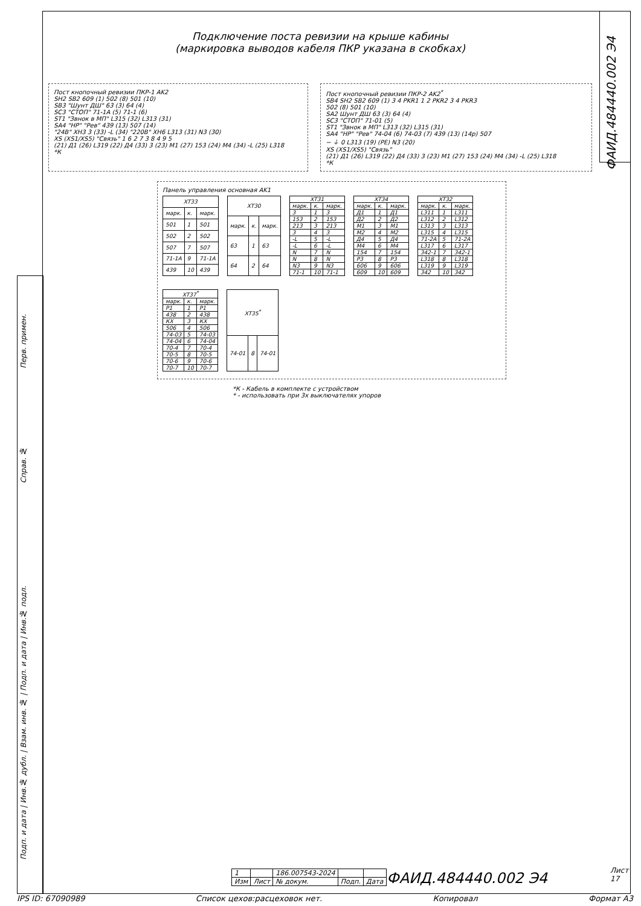Подключение поста ревизии на крыше кабины
(маркировка выводов кабеля ПКР указана в скобках)
Пост кнопочный ревизии ПКР-1 AK2
SH2 SB2 609 (1) 502 (8) 501 (10)
SB3 "Шунт ДШ" 63 (3) 64 (4)
SC3 "СТОП" 71-1А (5) 71-1 (6)
ST1 "Звнок в МП" L315 (32) L313 (31)
SA4 "НР" "Рев" 439 (13) 507 (14)
"24В" XH3 3 (33) -L (34) "220В" XH6 L313 (31) N3 (30)
XS (XS1/XS5) "Связь" 1 6 2 7 3 8 4 9 5
(21) Д1 (26) L319 (22) Д4 (33) 3 (23) М1 (27) 153 (24) М4 (34) -L (25) L318
*К
Пост кнопочный ревизии ПКР-2 AK2<sup>*</sup>
SB4 SH2 SB2 609 (1) 3 4 PKR1 1 2 PKR2 3 4 PKR3
502 (8) 501 (10)
SA2 Шунт ДШ 63 (3) 64 (4)
SC3 "СТОП" 71-01 (5)
ST1 "Звнок в МП" L313 (32) L315 (31)
SA4 "НР" "Рев" 74-04 (6) 74-03 (7) 439 (13) (14р) 507
~ ⏚ 0 L313 (19) (PE) N3 (20)
XS (XS1/XS5) "Связь"
(21) Д1 (26) L319 (22) Д4 (33) 3 (23) М1 (27) 153 (24) М4 (34) -L (25) L318
*К
Панель управления основная AK1
| XT33 | | |
| --- | --- | --- |
| марк. | к. | марк. |
| 501 | 1 | 501 |
| 502 | 2 | 502 |
| 507 | 7 | 507 |
| 71-1А | 9 | 71-1А |
| 439 | 10 | 439 |
| XT30 | | |
| --- | --- | --- |
| марк. | к. | марк. |
| 63 | 1 | 63 |
| 64 | 2 | 64 |
| XT31 | | |
| --- | --- | --- |
| марк. | к. | марк. |
| 3 | 1 | 3 |
| 153 | 2 | 153 |
| 213 | 3 | 213 |
| 3 | 4 | 3 |
| -L | 5 | -L |
| -L | 6 | -L |
| N | 7 | N |
| N | 8 | N |
| N3 | 9 | N3 |
| 71-1 | 10 | 71-1 |
| XT34 | | |
| --- | --- | --- |
| марк. | к. | марк. |
| Д1 | 1 | Д1 |
| Д2 | 2 | Д2 |
| М1 | 3 | М1 |
| М2 | 4 | М2 |
| Д4 | 5 | Д4 |
| М4 | 6 | М4 |
| 154 | 7 | 154 |
| Р3 | 8 | Р3 |
| 606 | 9 | 606 |
| 609 | 10 | 609 |
| XT32 | | |
| --- | --- | --- |
| марк. | к. | марк. |
| L311 | 1 | L311 |
| L312 | 2 | L312 |
| L313 | 3 | L313 |
| L315 | 4 | L315 |
| 71-2А | 5 | 71-2А |
| L317 | 6 | L317 |
| 342-1 | 7 | 342-1 |
| L318 | 8 | L318 |
| L319 | 9 | L319 |
| 342 | 10 | 342 |
| XT37<sup>*</sup> | | |
| --- | --- | --- |
| марк. | к. | марк. |
| Р1 | 1 | Р1 |
| 438 | 2 | 438 |
| КХ | 3 | КХ |
| 506 | 4 | 506 |
| 74-03 | 5 | 74-03 |
| 74-04 | 6 | 74-04 |
| 70-4 | 7 | 70-4 |
| 70-5 | 8 | 70-5 |
| 70-6 | 9 | 70-6 |
| 70-7 | 10 | 70-7 |
| XT35<sup>*</sup> | | |
| --- | --- | --- |
| 74-01 | 8 | 74-01 |
*К - Кабель в комплекте с устройством
* - использовать при 3х выключателях упоров
ФАИД.484440.002 Э4
Перв. примен.
Справ. №
Подп. и дата | Инв.№ дубл. | Взам. инв. № | Подп. и дата | Инв.№ подл.
| 1 | | 186.007543-2024 | | |
| Изм | Лист | № докум. | Подп. | Дата |
ФАИД.484440.002 Э4
Лист
17
IPS ID: 67090989 Список цехов:расцеховок нет. Копировал Формат А3